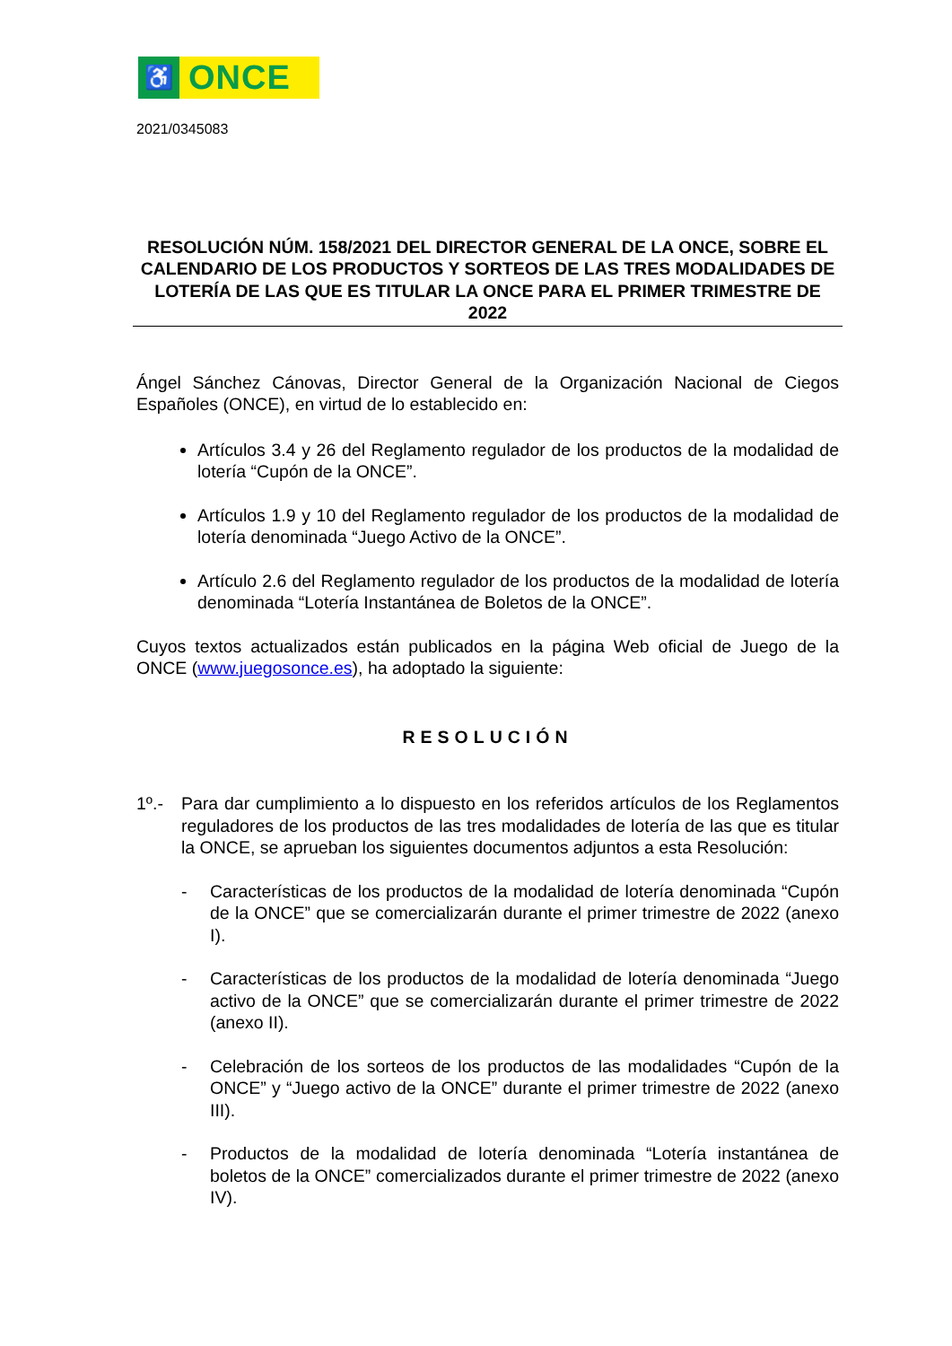♿
ONCE
2021/0345083
RESOLUCIÓN NÚM. 158/2021 DEL DIRECTOR GENERAL DE LA ONCE, SOBRE EL CALENDARIO DE LOS PRODUCTOS Y SORTEOS DE LAS TRES MODALIDADES DE LOTERÍA DE LAS QUE ES TITULAR LA ONCE PARA EL PRIMER TRIMESTRE DE 2022
Ángel Sánchez Cánovas, Director General de la Organización Nacional de Ciegos Españoles (ONCE), en virtud de lo establecido en:
Artículos 3.4 y 26 del Reglamento regulador de los productos de la modalidad de lotería “Cupón de la ONCE”.
Artículos 1.9 y 10 del Reglamento regulador de los productos de la modalidad de lotería denominada “Juego Activo de la ONCE”.
Artículo 2.6 del Reglamento regulador de los productos de la modalidad de lotería denominada “Lotería Instantánea de Boletos de la ONCE”.
Cuyos textos actualizados están publicados en la página Web oficial de Juego de la ONCE (www.juegosonce.es), ha adoptado la siguiente:
RESOLUCIÓN
1º.- Para dar cumplimiento a lo dispuesto en los referidos artículos de los Reglamentos reguladores de los productos de las tres modalidades de lotería de las que es titular la ONCE, se aprueban los siguientes documentos adjuntos a esta Resolución:
- Características de los productos de la modalidad de lotería denominada “Cupón de la ONCE” que se comercializarán durante el primer trimestre de 2022 (anexo I).
- Características de los productos de la modalidad de lotería denominada “Juego activo de la ONCE” que se comercializarán durante el primer trimestre de 2022 (anexo II).
- Celebración de los sorteos de los productos de las modalidades “Cupón de la ONCE” y “Juego activo de la ONCE” durante el primer trimestre de 2022 (anexo III).
- Productos de la modalidad de lotería denominada “Lotería instantánea de boletos de la ONCE” comercializados durante el primer trimestre de 2022 (anexo IV).